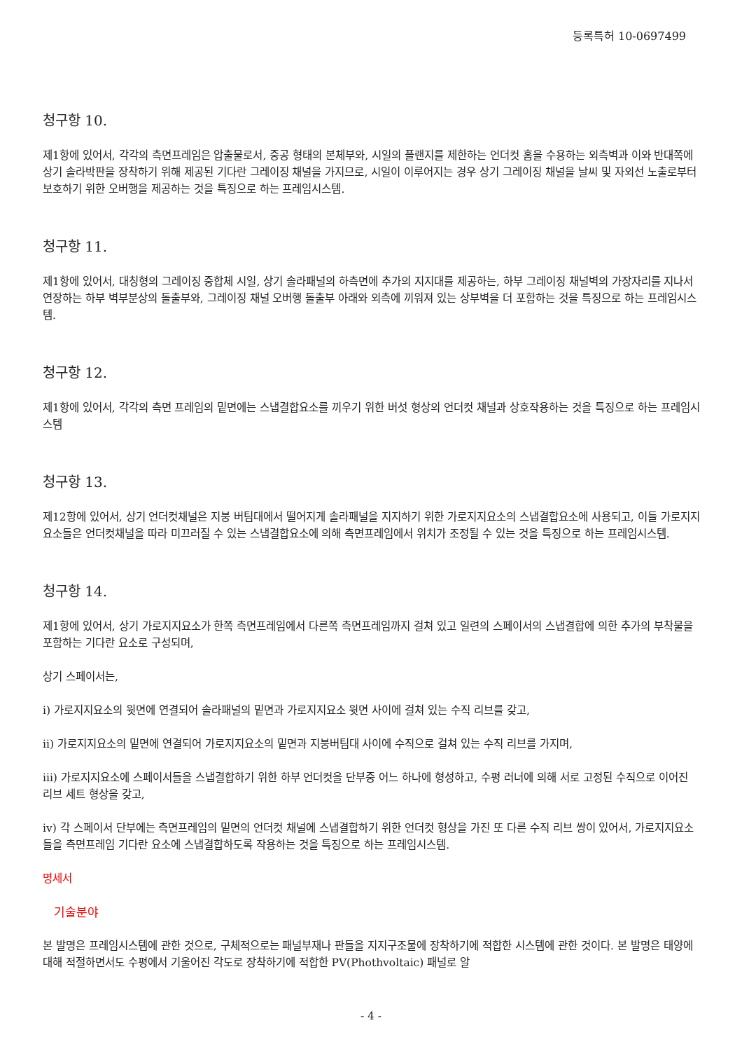등록특허 10-0697499
청구항 10.
제1항에 있어서, 각각의 측면프레임은 압출물로서, 중공 형태의 본체부와, 시일의 플랜지를 제한하는 언더컷 홈을 수용하는 외측벽과 이와 반대쪽에 상기 솔라박판을 장착하기 위해 제공된 기다란 그레이징 채널을 가지므로, 시일이 이루어지는 경우 상기 그레이징 채널을 날씨 및 자외선 노출로부터 보호하기 위한 오버행을 제공하는 것을 특징으로 하는 프레임시스템.
청구항 11.
제1항에 있어서, 대칭형의 그레이징 중합체 시일, 상기 솔라패널의 하측면에 추가의 지지대를 제공하는, 하부 그레이징 채널벽의 가장자리를 지나서 연장하는 하부 벽부분상의 돌출부와, 그레이징 채널 오버행 돌출부 아래와 외측에 끼워져 있는 상부벽을 더 포함하는 것을 특징으로 하는 프레임시스템.
청구항 12.
제1항에 있어서, 각각의 측면 프레임의 밑면에는 스냅결합요소를 끼우기 위한 버섯 형상의 언더컷 채널과 상호작용하는 것을 특징으로 하는 프레임시스템
청구항 13.
제12항에 있어서, 상기 언더컷채널은 지붕 버팀대에서 떨어지게 솔라패널을 지지하기 위한 가로지지요소의 스냅결합요소에 사용되고, 이들 가로지지요소들은 언더컷채널을 따라 미끄러질 수 있는 스냅결합요소에 의해 측면프레임에서 위치가 조정될 수 있는 것을 특징으로 하는 프레임시스템.
청구항 14.
제1항에 있어서, 상기 가로지지요소가 한쪽 측면프레임에서 다른쪽 측면프레임까지 걸쳐 있고 일련의 스페이서의 스냅결합에 의한 추가의 부착물을 포함하는 기다란 요소로 구성되며,
상기 스페이서는,
i) 가로지지요소의 윗면에 연결되어 솔라패널의 밑면과 가로지지요소 윗면 사이에 걸쳐 있는 수직 리브를 갖고,
ii) 가로지지요소의 밑면에 연결되어 가로지지요소의 밑면과 지붕버팀대 사이에 수직으로 걸쳐 있는 수직 리브를 가지며,
iii) 가로지지요소에 스페이서들을 스냅결합하기 위한 하부 언더컷을 단부중 어느 하나에 형성하고, 수평 러너에 의해 서로 고정된 수직으로 이어진 리브 세트 형상을 갖고,
iv) 각 스페이서 단부에는 측면프레임의 밑면의 언더컷 채널에 스냅결합하기 위한 언더컷 형상을 가진 또 다른 수직 리브 쌍이 있어서, 가로지지요소들을 측면프레임 기다란 요소에 스냅결합하도록 작용하는 것을 특징으로 하는 프레임시스템.
명세서
기술분야
본 발명은 프레임시스템에 관한 것으로, 구체적으로는 패널부재나 판들을 지지구조물에 장착하기에 적합한 시스템에 관한 것이다. 본 발명은 태양에 대해 적절하면서도 수평에서 기울어진 각도로 장착하기에 적합한 PV(Phothvoltaic) 패널로 알
- 4 -